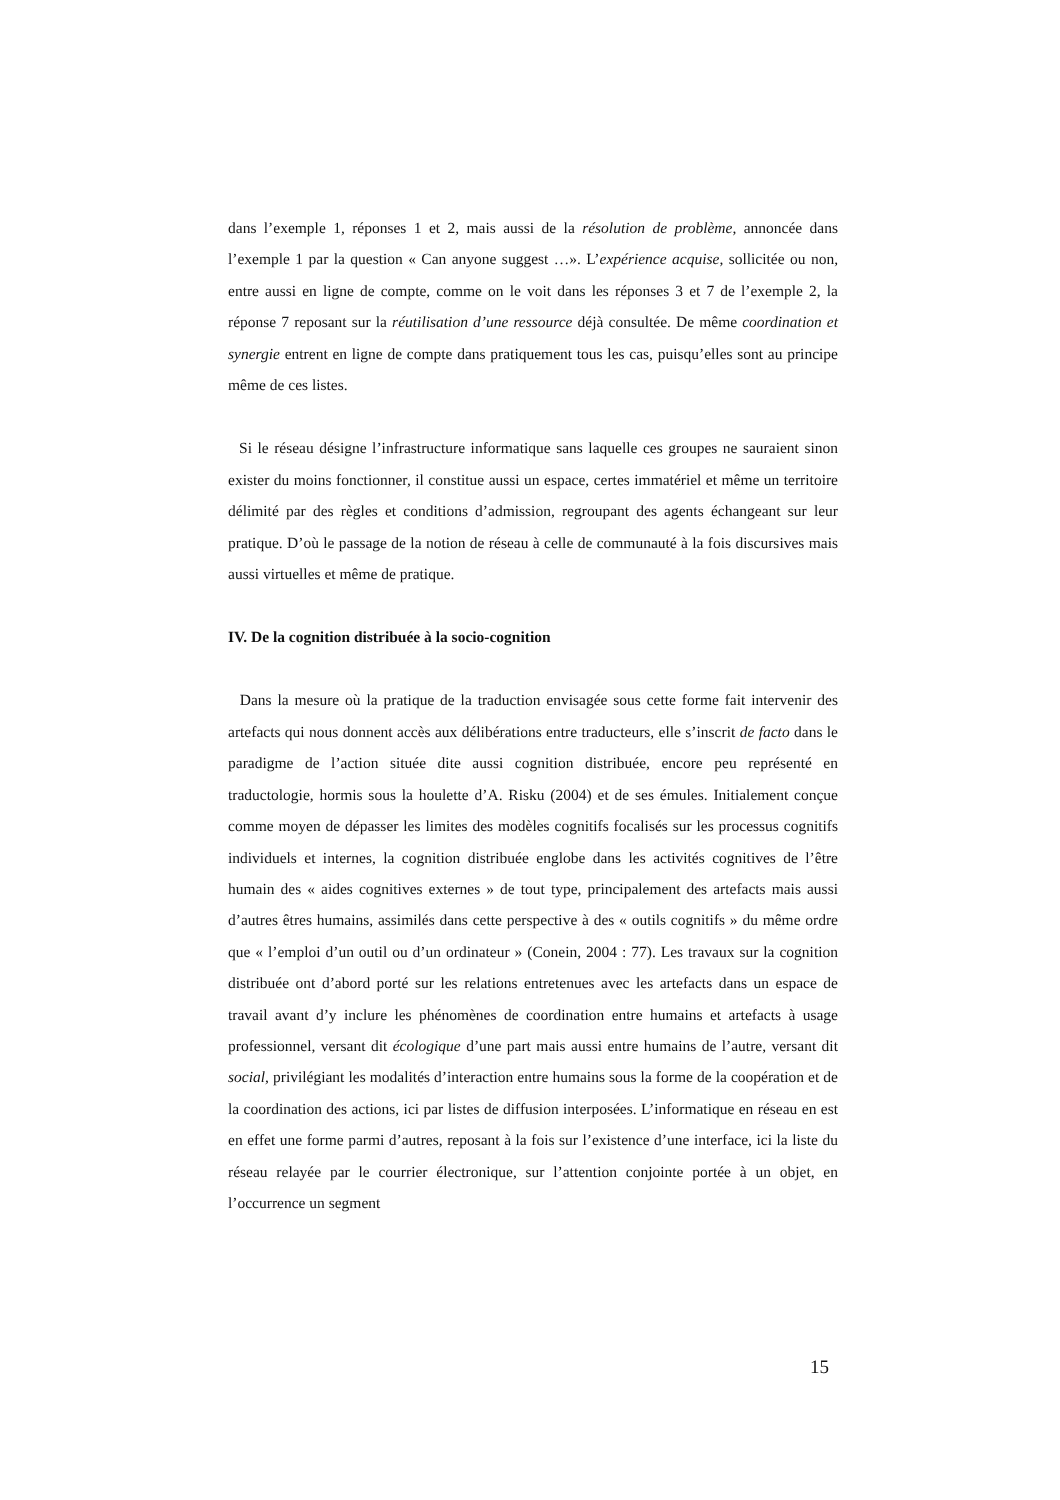dans l’exemple 1, réponses 1 et 2, mais aussi de la résolution de problème, annoncée dans l’exemple 1 par la question « Can anyone suggest …». L’expérience acquise, sollicitée ou non, entre aussi en ligne de compte, comme on le voit dans les réponses 3 et 7 de l’exemple 2, la réponse 7 reposant sur la réutilisation d’une ressource déjà consultée. De même coordination et synergie entrent en ligne de compte dans pratiquement tous les cas, puisqu’elles sont au principe même de ces listes.
Si le réseau désigne l’infrastructure informatique sans laquelle ces groupes ne sauraient sinon exister du moins fonctionner, il constitue aussi un espace, certes immatériel et même un territoire délimité par des règles et conditions d’admission, regroupant des agents échangeant sur leur pratique. D’où le passage de la notion de réseau à celle de communauté à la fois discursives mais aussi virtuelles et même de pratique.
IV. De la cognition distribuée à la socio-cognition
Dans la mesure où la pratique de la traduction envisagée sous cette forme fait intervenir des artefacts qui nous donnent accès aux délibérations entre traducteurs, elle s’inscrit de facto dans le paradigme de l’action située dite aussi cognition distribuée, encore peu représenté en traductologie, hormis sous la houlette d’A. Risku (2004) et de ses émules. Initialement conçue comme moyen de dépasser les limites des modèles cognitifs focalisés sur les processus cognitifs individuels et internes, la cognition distribuée englobe dans les activités cognitives de l’être humain des « aides cognitives externes » de tout type, principalement des artefacts mais aussi d’autres êtres humains, assimilés dans cette perspective à des « outils cognitifs » du même ordre que « l’emploi d’un outil ou d’un ordinateur » (Conein, 2004 : 77). Les travaux sur la cognition distribuée ont d’abord porté sur les relations entretenues avec les artefacts dans un espace de travail avant d’y inclure les phénomènes de coordination entre humains et artefacts à usage professionnel, versant dit écologique d’une part mais aussi entre humains de l’autre, versant dit social, privilégiant les modalités d’interaction entre humains sous la forme de la coopération et de la coordination des actions, ici par listes de diffusion interposées. L’informatique en réseau en est en effet une forme parmi d’autres, reposant à la fois sur l’existence d’une interface, ici la liste du réseau relayée par le courrier électronique, sur l’attention conjointe portée à un objet, en l’occurrence un segment
15